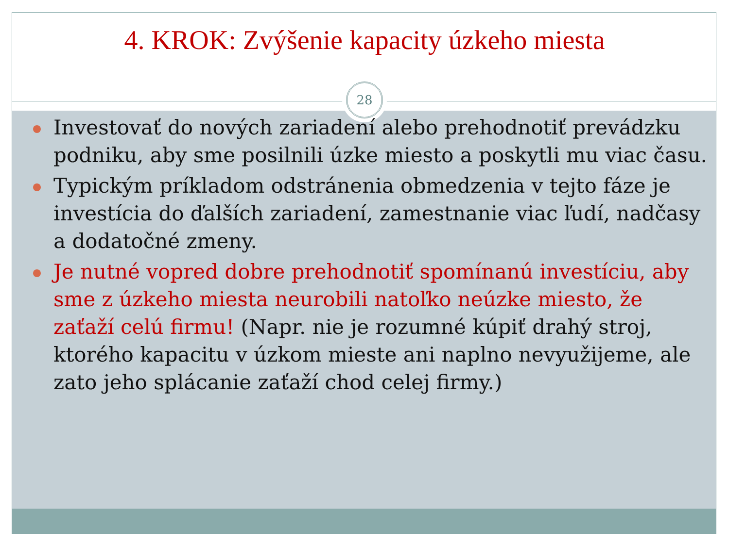28
4. KROK: Zvýšenie kapacity úzkeho miesta
Investovať do nových zariadení alebo prehodnotiť prevádzku podniku, aby sme posilnili úzke miesto a poskytli mu viac času.
Typickým príkladom odstránenia obmedzenia v tejto fáze je investícia do ďalších zariadení, zamestnanie viac ľudí, nadčasy a dodatočné zmeny.
Je nutné vopred dobre prehodnotiť spomínanú investíciu, aby sme z úzkeho miesta neurobili natoľko neúzke miesto, že zaťaží celú firmu! (Napr. nie je rozumné kúpiť drahý stroj, ktorého kapacitu v úzkom mieste ani naplno nevyužijeme, ale zato jeho splácanie zaťaží chod celej firmy.)